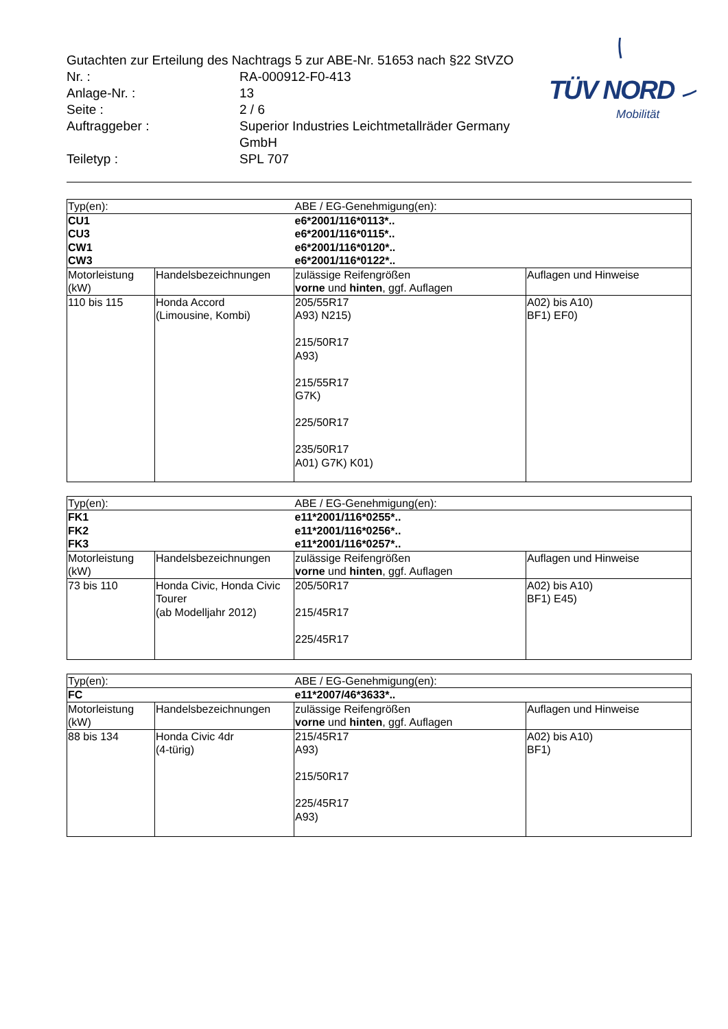Gutachten zur Erteilung des Nachtrags 5 zur ABE-Nr. 51653 nach §22 StVZO
Nr. :
RA-000912-F0-413
Anlage-Nr. :
13
Seite :
2 / 6
Auftraggeber :
Superior Industries Leichtmetallräder Germany GmbH
Teiletyp :
SPL 707
TÜV NORD
Mobilität
| Typ(en): | | ABE / EG-Genehmigung(en): | |
| CU1 CU3 CW1 CW3 | | e6*2001/116*0113*.. e6*2001/116*0115*.. e6*2001/116*0120*.. e6*2001/116*0122*.. | |
| Motorleistung (kW) | Handelsbezeichnungen | zulässige Reifengrößen vorne und hinten , ggf. Auflagen | Auflagen und Hinweise |
| 110 bis 115 | Honda Accord (Limousine, Kombi) | 205/55R17 A93) N215) 215/50R17 A93) 215/55R17 G7K) 225/50R17 235/50R17 A01) G7K) K01) | A02) bis A10) BF1) EF0) |
| Typ(en): | | ABE / EG-Genehmigung(en): | |
| FK1 FK2 FK3 | | e11*2001/116*0255*.. e11*2001/116*0256*.. e11*2001/116*0257*.. | |
| Motorleistung (kW) | Handelsbezeichnungen | zulässige Reifengrößen vorne und hinten , ggf. Auflagen | Auflagen und Hinweise |
| 73 bis 110 | Honda Civic, Honda Civic Tourer (ab Modelljahr 2012) | 205/50R17 215/45R17 225/45R17 | A02) bis A10) BF1) E45) |
| Typ(en): | | ABE / EG-Genehmigung(en): | |
| FC | | e11*2007/46*3633*.. | |
| Motorleistung (kW) | Handelsbezeichnungen | zulässige Reifengrößen vorne und hinten , ggf. Auflagen | Auflagen und Hinweise |
| 88 bis 134 | Honda Civic 4dr (4-türig) | 215/45R17 A93) 215/50R17 225/45R17 A93) | A02) bis A10) BF1) |